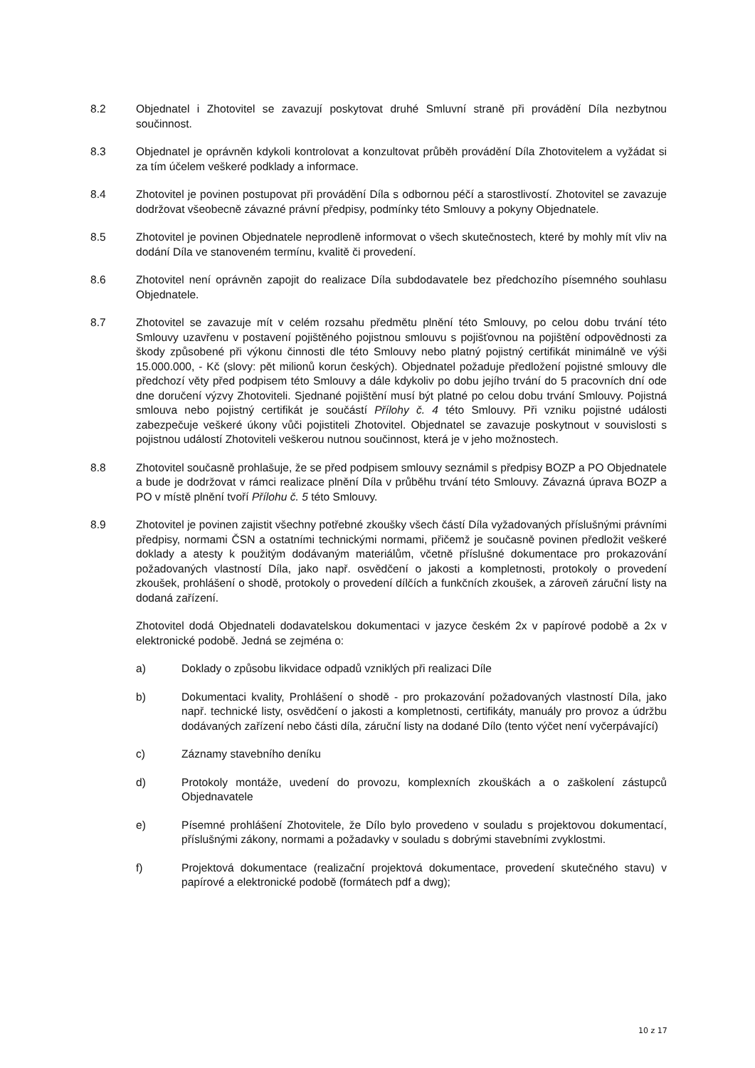8.2 Objednatel i Zhotovitel se zavazují poskytovat druhé Smluvní straně při provádění Díla nezbytnou součinnost.
8.3 Objednatel je oprávněn kdykoli kontrolovat a konzultovat průběh provádění Díla Zhotovitelem a vyžádat si za tím účelem veškeré podklady a informace.
8.4 Zhotovitel je povinen postupovat při provádění Díla s odbornou péčí a starostlivostí. Zhotovitel se zavazuje dodržovat všeobecně závazné právní předpisy, podmínky této Smlouvy a pokyny Objednatele.
8.5 Zhotovitel je povinen Objednatele neprodleně informovat o všech skutečnostech, které by mohly mít vliv na dodání Díla ve stanoveném termínu, kvalitě či provedení.
8.6 Zhotovitel není oprávněn zapojit do realizace Díla subdodavatele bez předchozího písemného souhlasu Objednatele.
8.7 Zhotovitel se zavazuje mít v celém rozsahu předmětu plnění této Smlouvy, po celou dobu trvání této Smlouvy uzavřenu v postavení pojištěného pojistnou smlouvu s pojišťovnou na pojištění odpovědnosti za škody způsobené při výkonu činnosti dle této Smlouvy nebo platný pojistný certifikát minimálně ve výši 15.000.000, - Kč (slovy: pět milionů korun českých). Objednatel požaduje předložení pojistné smlouvy dle předchozí věty před podpisem této Smlouvy a dále kdykoliv po dobu jejího trvání do 5 pracovních dní ode dne doručení výzvy Zhotoviteli. Sjednané pojištění musí být platné po celou dobu trvání Smlouvy. Pojistná smlouva nebo pojistný certifikát je součástí Přílohy č. 4 této Smlouvy. Při vzniku pojistné události zabezpečuje veškeré úkony vůči pojistiteli Zhotovitel. Objednatel se zavazuje poskytnout v souvislosti s pojistnou událostí Zhotoviteli veškerou nutnou součinnost, která je v jeho možnostech.
8.8 Zhotovitel současně prohlašuje, že se před podpisem smlouvy seznámil s předpisy BOZP a PO Objednatele a bude je dodržovat v rámci realizace plnění Díla v průběhu trvání této Smlouvy. Závazná úprava BOZP a PO v místě plnění tvoří Přílohu č. 5 této Smlouvy.
8.9 Zhotovitel je povinen zajistit všechny potřebné zkoušky všech částí Díla vyžadovaných příslušnými právními předpisy, normami ČSN a ostatními technickými normami, přičemž je současně povinen předložit veškeré doklady a atesty k použitým dodávaným materiálům, včetně příslušné dokumentace pro prokazování požadovaných vlastností Díla, jako např. osvědčení o jakosti a kompletnosti, protokoly o provedení zkoušek, prohlášení o shodě, protokoly o provedení dílčích a funkčních zkoušek, a zároveň záruční listy na dodaná zařízení.
Zhotovitel dodá Objednateli dodavatelskou dokumentaci v jazyce českém 2x v papírové podobě a 2x v elektronické podobě. Jedná se zejména o:
a) Doklady o způsobu likvidace odpadů vzniklých při realizaci Díle
b) Dokumentaci kvality, Prohlášení o shodě - pro prokazování požadovaných vlastností Díla, jako např. technické listy, osvědčení o jakosti a kompletnosti, certifikáty, manuály pro provoz a údržbu dodávaných zařízení nebo části díla, záruční listy na dodané Dílo (tento výčet není vyčerpávající)
c) Záznamy stavebního deníku
d) Protokoly montáže, uvedení do provozu, komplexních zkouškách a o zaškolení zástupců Objednavatele
e) Písemné prohlášení Zhotovitele, že Dílo bylo provedeno v souladu s projektovou dokumentací, příslušnými zákony, normami a požadavky v souladu s dobrými stavebními zvyklostmi.
f) Projektová dokumentace (realizační projektová dokumentace, provedení skutečného stavu) v papírové a elektronické podobě (formátech pdf a dwg);
10 z 17